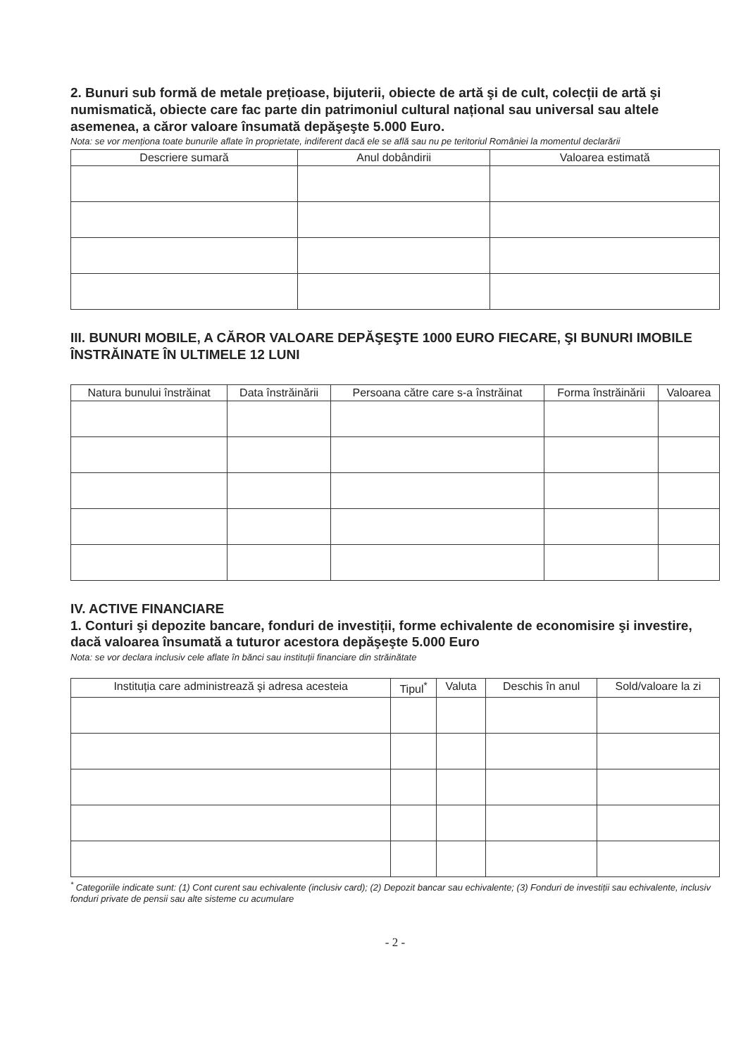2. Bunuri sub formă de metale prețioase, bijuterii, obiecte de artă şi de cult, colecții de artă şi numismatică, obiecte care fac parte din patrimoniul cultural național sau universal sau altele asemenea, a căror valoare însumată depăşeşte 5.000 Euro.
Nota: se vor menționa toate bunurile aflate în proprietate, indiferent dacă ele se află sau nu pe teritoriul României la momentul declarării
| Descriere sumară | Anul dobândirii | Valoarea estimată |
| --- | --- | --- |
III. BUNURI MOBILE, A CĂROR VALOARE DEPĂŞEŞTE 1000 EURO FIECARE, ŞI BUNURI IMOBILE ÎNSTRĂINATE ÎN ULTIMELE 12 LUNI
| Natura bunului înstrăinat | Data înstrăinării | Persoana către care s-a înstrăinat | Forma înstrăinării | Valoarea |
| --- | --- | --- | --- | --- |
IV. ACTIVE FINANCIARE
1. Conturi şi depozite bancare, fonduri de investiții, forme echivalente de economisire şi investire, dacă valoarea însumată a tuturor acestora depăşeşte 5.000 Euro
Nota: se vor declara inclusiv cele aflate în bănci sau instituții financiare din străinătate
| Instituția care administrează şi adresa acesteia | Tipul<sup>*</sup> | Valuta | Deschis în anul | Sold/valoare la zi |
| --- | --- | --- | --- | --- |
<sup>*</sup> Categoriile indicate sunt: (1) Cont curent sau echivalente (inclusiv card); (2) Depozit bancar sau echivalente; (3) Fonduri de investiții sau echivalente, inclusiv fonduri private de pensii sau alte sisteme cu acumulare
- 2 -